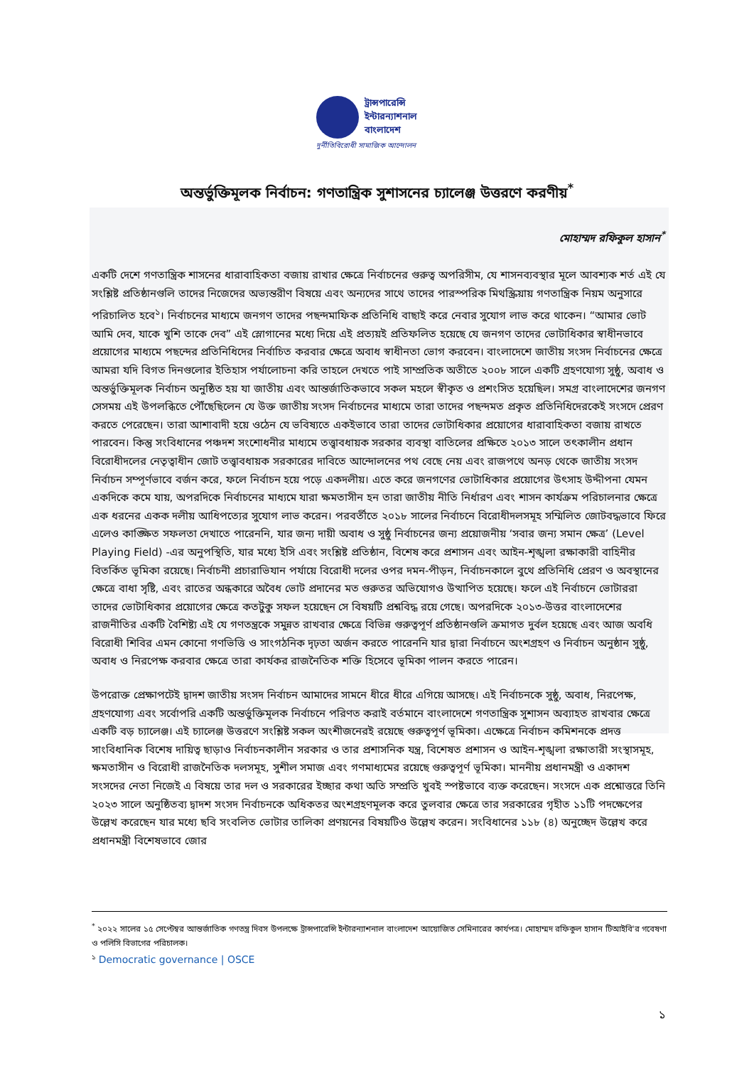ট্রান্সপারেন্সি
ইন্টারন্যাশনাল
বাংলাদেশ
দুর্নীতিবিরোধী সামাজিক আন্দোলন
অন্তর্ভুক্তিমূলক নির্বাচন: গণতান্ত্রিক সুশাসনের চ্যালেঞ্জ উত্তরণে করণীয়<sup>*</sup>
মোহাম্মদ রফিকুল হাসান<sup>*</sup>
একটি দেশে গণতান্ত্রিক শাসনের ধারাবাহিকতা বজায় রাখার ক্ষেত্রে নির্বাচনের গুরুত্ব অপরিসীম, যে শাসনব্যবস্থার মূলে আবশ্যক শর্ত এই যে সংশ্লিষ্ট প্রতিষ্ঠানগুলি তাদের নিজেদের অভ্যন্তরীণ বিষয়ে এবং অন্যদের সাথে তাদের পারস্পরিক মিথস্ক্রিয়ায় গণতান্ত্রিক নিয়ম অনুসারে পরিচালিত হবে<sup>১</sup>। নির্বাচনের মাধ্যমে জনগণ তাদের পছন্দমাফিক প্রতিনিধি বাছাই করে নেবার সুযোগ লাভ করে থাকেন। “আমার ভোট আমি দেব, যাকে খুশি তাকে দেব” এই স্লোগানের মধ্যে দিয়ে এই প্রত্যয়ই প্রতিফলিত হয়েছে যে জনগণ তাদের ভোটাধিকার স্বাধীনভাবে প্রয়োগের মাধ্যমে পছন্দের প্রতিনিধিদের নির্বাচিত করবার ক্ষেত্রে অবাধ স্বাধীনতা ভোগ করবেন। বাংলাদেশে জাতীয় সংসদ নির্বাচনের ক্ষেত্রে আমরা যদি বিগত দিনগুলোর ইতিহাস পর্যালোচনা করি তাহলে দেখতে পাই সাম্প্রতিক অতীতে ২০০৮ সালে একটি গ্রহণযোগ্য সুষ্ঠু, অবাধ ও অন্তর্ভুক্তিমূলক নির্বাচন অনুষ্ঠিত হয় যা জাতীয় এবং আন্তর্জাতিকভাবে সকল মহলে স্বীকৃত ও প্রশংসিত হয়েছিল। সমগ্র বাংলাদেশের জনগণ সেসময় এই উপলব্ধিতে পৌঁছেছিলেন যে উক্ত জাতীয় সংসদ নির্বাচনের মাধ্যমে তারা তাদের পছন্দমত প্রকৃত প্রতিনিধিদেরকেই সংসদে প্রেরণ করতে পেরেছেন। তারা আশাবাদী হয়ে ওঠেন যে ভবিষ্যতে একইভাবে তারা তাদের ভোটাধিকার প্রয়োগের ধারাবাহিকতা বজায় রাখতে পারবেন। কিন্তু সংবিধানের পঞ্চদশ সংশোধনীর মাধ্যমে তত্ত্বাবধায়ক সরকার ব্যবস্থা বাতিলের প্রক্ষিতে ২০১৩ সালে তৎকালীন প্রধান বিরোধীদলের নেতৃত্বাধীন জোট তত্ত্বাবধায়ক সরকারের দাবিতে আন্দোলনের পথ বেছে নেয় এবং রাজপথে অনড় থেকে জাতীয় সংসদ নির্বাচন সম্পূর্ণভাবে বর্জন করে, ফলে নির্বাচন হয়ে পড়ে একদলীয়। এতে করে জনগণের ভোটাধিকার প্রয়োগের উৎসাহ উদ্দীপনা যেমন একদিকে কমে যায়, অপরদিকে নির্বাচনের মাধ্যমে যারা ক্ষমতাসীন হন তারা জাতীয় নীতি নির্ধারণ এবং শাসন কার্যক্রম পরিচালনার ক্ষেত্রে এক ধরনের একক দলীয় আধিপত্যের সুযোগ লাভ করেন। পরবর্তীতে ২০১৮ সালের নির্বাচনে বিরোধীদলসমূহ সম্মিলিত জোটবদ্ধভাবে ফিরে এলেও কাঙ্ক্ষিত সফলতা দেখাতে পারেননি, যার জন্য দায়ী অবাধ ও সুষ্ঠু নির্বাচনের জন্য প্রয়োজনীয় ‘সবার জন্য সমান ক্ষেত্র’ (Level Playing Field) -এর অনুপস্থিতি, যার মধ্যে ইসি এবং সংশ্লিষ্ট প্রতিষ্ঠান, বিশেষ করে প্রশাসন এবং আইন-শৃঙ্খলা রক্ষাকারী বাহিনীর বিতর্কিত ভূমিকা রয়েছে। নির্বাচনী প্রচারাভিযান পর্যায়ে বিরোধী দলের ওপর দমন-পীড়ন, নির্বাচনকালে বুথে প্রতিনিধি প্রেরণ ও অবস্থানের ক্ষেত্রে বাধা সৃষ্টি, এবং রাতের অন্ধকারে অবৈধ ভোট প্রদানের মত গুরুতর অভিযোগও উত্থাপিত হয়েছে। ফলে এই নির্বাচনে ভোটাররা তাদের ভোটাধিকার প্রয়োগের ক্ষেত্রে কতটুকু সফল হয়েছেন সে বিষয়টি প্রশ্নবিদ্ধ রয়ে গেছে। অপরদিকে ২০১৩-উত্তর বাংলাদেশের রাজনীতির একটি বৈশিষ্ট্য এই যে গণতন্ত্রকে সমুন্নত রাখবার ক্ষেত্রে বিভিন্ন গুরুত্বপূর্ণ প্রতিষ্ঠানগুলি ক্রমাগত দুর্বল হয়েছে এবং আজ অবধি বিরোধী শিবির এমন কোনো গণভিত্তি ও সাংগঠনিক দৃঢ়তা অর্জন করতে পারেননি যার দ্বারা নির্বাচনে অংশগ্রহণ ও নির্বাচন অনুষ্ঠান সুষ্ঠু, অবাধ ও নিরপেক্ষ করবার ক্ষেত্রে তারা কার্যকর রাজনৈতিক শক্তি হিসেবে ভূমিকা পালন করতে পারেন।
উপরোক্ত প্রেক্ষাপটেই দ্বাদশ জাতীয় সংসদ নির্বাচন আমাদের সামনে ধীরে ধীরে এগিয়ে আসছে। এই নির্বাচনকে সুষ্ঠু, অবাধ, নিরপেক্ষ, গ্রহণযোগ্য এবং সর্বোপরি একটি অন্তর্ভুক্তিমূলক নির্বাচনে পরিণত করাই বর্তমানে বাংলাদেশে গণতান্ত্রিক সুশাসন অব্যাহত রাখবার ক্ষেত্রে একটি বড় চ্যালেঞ্জ। এই চ্যালেঞ্জ উত্তরণে সংশ্লিষ্ট সকল অংশীজনেরই রয়েছে গুরুত্বপূর্ণ ভূমিকা। এক্ষেত্রে নির্বাচন কমিশনকে প্রদত্ত সাংবিধানিক বিশেষ দায়িত্ব ছাড়াও নির্বাচনকালীন সরকার ও তার প্রশাসনিক যন্ত্র, বিশেষত প্রশাসন ও আইন-শৃঙ্খলা রক্ষাতারী সংস্থাসমূহ, ক্ষমতাসীন ও বিরোধী রাজনৈতিক দলসমূহ, সুশীল সমাজ এবং গণমাধ্যমের রয়েছে গুরুত্বপূর্ণ ভূমিকা। মাননীয় প্রধানমন্ত্রী ও একাদশ সংসদের নেতা নিজেই এ বিষয়ে তার দল ও সরকারের ইচ্ছার কথা অতি সম্প্রতি খুবই স্পষ্টভাবে ব্যক্ত করেছেন। সংসদে এক প্রশ্নোত্তরে তিনি ২০২৩ সালে অনুষ্ঠিতব্য দ্বাদশ সংসদ নির্বাচনকে অধিকতর অংশগ্রহণমূলক করে তুলবার ক্ষেত্রে তার সরকারের গৃহীত ১১টি পদক্ষেপের উল্লেখ করেছেন যার মধ্যে ছবি সংবলিত ভোটার তালিকা প্রণয়নের বিষয়টিও উল্লেখ করেন। সংবিধানের ১১৮ (৪) অনুচ্ছেদ উল্লেখ করে প্রধানমন্ত্রী বিশেষভাবে জোর
<sup>*</sup> ২০২২ সালের ১৫ সেপ্টেম্বর আন্তর্জাতিক গণতন্ত্র দিবস উপলক্ষে ট্রান্সপারেন্সি ইন্টারন্যাশনাল বাংলাদেশ আয়োজিত সেমিনারের কার্যপত্র। মোহাম্মদ রফিকুল হাসান টিআইবি'র গবেষণা ও পলিসি বিভাগের পরিচালক।
<sup>১</sup> Democratic governance | OSCE
১